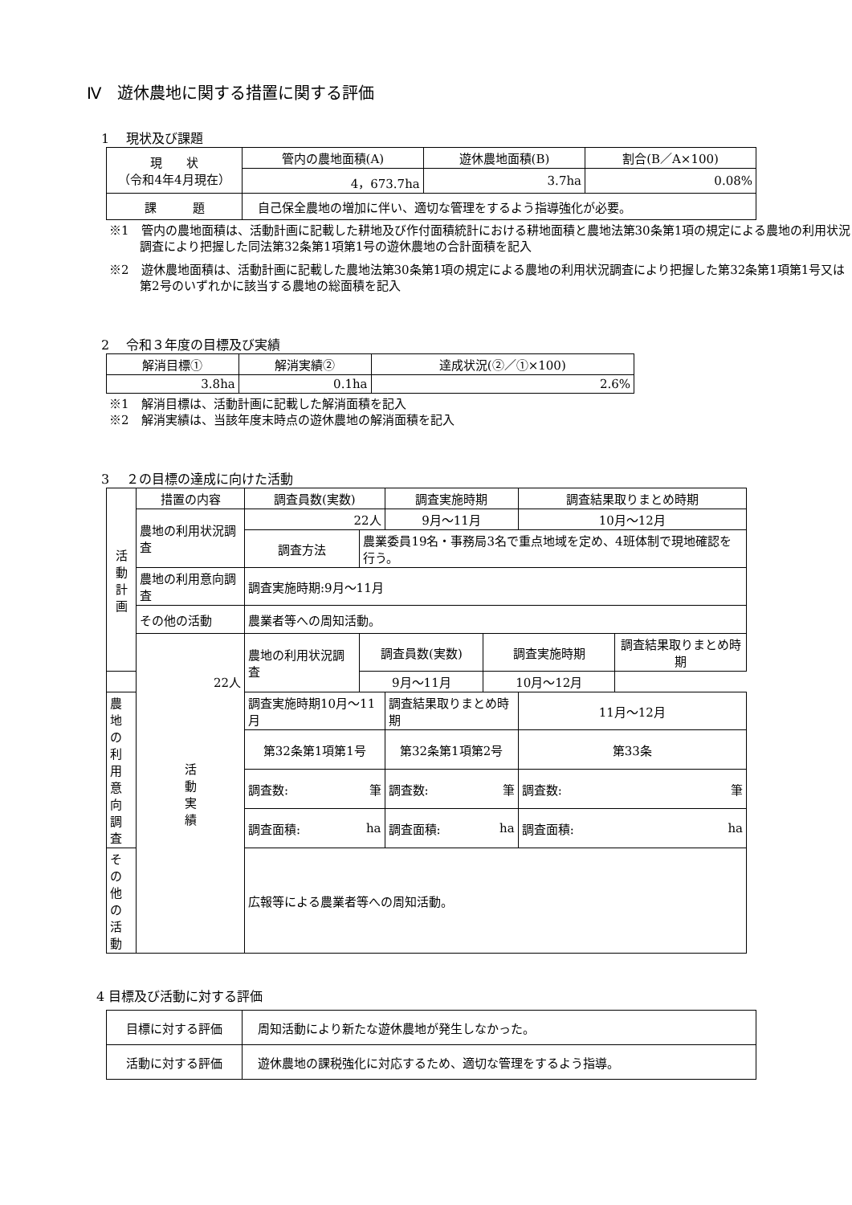Ⅳ　遊休農地に関する措置に関する評価
1　 現状及び課題
| 現 状 （令和4年4月現在） | 管内の農地面積(A) | 遊休農地面積(B) | 割合(B／A×100) |
| | 4，673.7ha | 3.7ha | 0.08% |
| 課 題 | 自己保全農地の増加に伴い、適切な管理をするよう指導強化が必要。 | | |
※1　管内の農地面積は、活動計画に記載した耕地及び作付面積統計における耕地面積と農地法第30条第1項の規定による農地の利用状況調査により把握した同法第32条第1項第1号の遊休農地の合計面積を記入
※2　遊休農地面積は、活動計画に記載した農地法第30条第1項の規定による農地の利用状況調査により把握した第32条第1項第1号又は第2号のいずれかに該当する農地の総面積を記入
2　 令和３年度の目標及び実績
| 解消目標① | 解消実績② | 達成状況(②／①×100) |
| --- | --- | --- |
| 3.8ha | 0.1ha | 2.6% |
※1　解消目標は、活動計画に記載した解消面積を記入
※2　解消実績は、当該年度末時点の遊休農地の解消面積を記入
3　 ２の目標の達成に向けた活動
| 活 動 計 画 | 措置の内容 | 調査員数(実数) | | 調査実施時期 | | 調査結果取りまとめ時期 | |
| | 農地の利用状況調査 | 22人 | | 9月～11月 | | 10月～12月 | |
| | | 調査方法 | 農業委員19名・事務局3名で重点地域を定め、4班体制で現地確認を行う。 | | | | |
| | 農地の利用意向調査 | 調査実施時期:9月～11月 | | | | | |
| | その他の活動 | 農業者等への周知活動。 | | | | | |
| | 活 動 実 績 | 農地の利用状況調査 | 調査員数(実数) | | 調査実施時期 | | 調査結果取りまとめ時期 |
| 22人 | | | 9月～11月 | | 10月～12月 | | |
| 農地の利用意向調査 | | 調査実施時期10月～11月 | | 調査結果取りまとめ時期 | | 11月～12月 | |
| | | 第32条第1項第1号 | | 第32条第1項第2号 | | 第33条 | |
| | | 調査数: | 筆 | 調査数: | 筆 | 調査数: | 筆 |
| | | 調査面積: | ha | 調査面積: | ha | 調査面積: | ha |
| その他の活動 | | 広報等による農業者等への周知活動。 | | | | | |
4 目標及び活動に対する評価
| 目標に対する評価 | 周知活動により新たな遊休農地が発生しなかった。 |
| 活動に対する評価 | 遊休農地の課税強化に対応するため、適切な管理をするよう指導。 |